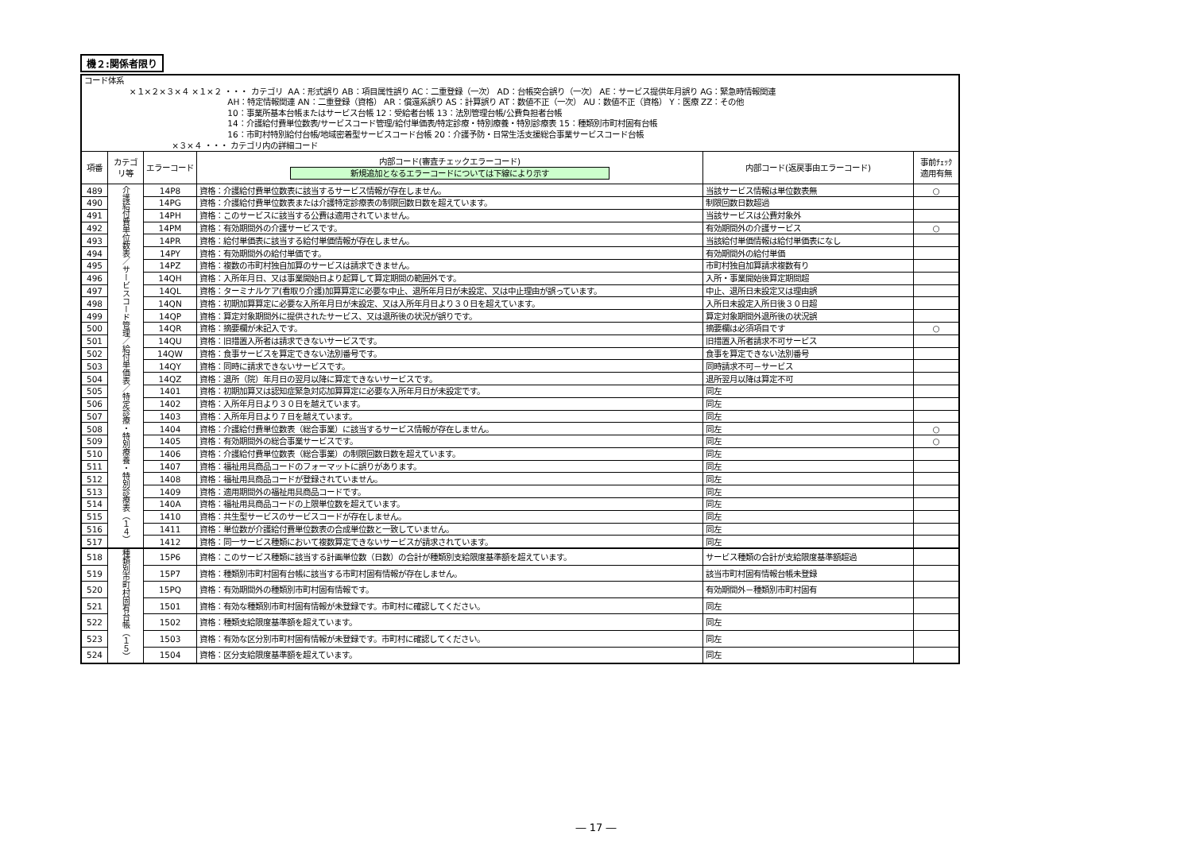機２:関係者限り
| コード体系 ×１×２×３×４ ×１×２ ・・・ カテゴリ AA：形式誤り AB：項目属性誤り AC：二重登録（一次） AD：台帳突合誤り（一次） AE：サービス提供年月誤り AG：緊急時情報関連 AH：特定情報関連 AN：二重登録（資格） AR：償還系誤り AS：計算誤り AT：数値不正（一次） AU：数値不正（資格） Y：医療 ZZ：その他 10：事業所基本台帳またはサービス台帳 12：受給者台帳 13：法別管理台帳/公費負担者台帳 14：介護給付費単位数表/サービスコード管理/給付単価表/特定診療・特別療養・特別診療表 15：種類別市町村固有台帳 16：市町村特別給付台帳/地域密着型サービスコード台帳 20：介護予防・日常生活支援総合事業サービスコード台帳 ×３×４ ・・・ カテゴリ内の詳細コード | | | | | |
| 項番 | カテゴ リ等 | エラーコード | 内部コード(審査チェックエラーコード) 新規追加となるエラーコードについては下線により示す | 内部コード(返戻事由エラーコード) | 事前ﾁｪｯｸ 適用有無 |
| 489 | 介護給付費単位数表／サービスコード管理／給付単価表／特定診療・特別療養・特別診療表（１４） | 14P8 | 資格：介護給付費単位数表に該当するサービス情報が存在しません。 | 当該サービス情報は単位数表無 | ○ |
| 490 | | 14PG | 資格：介護給付費単位数表または介護特定診療表の制限回数日数を超えています。 | 制限回数日数超過 | |
| 491 | | 14PH | 資格：このサービスに該当する公費は適用されていません。 | 当該サービスは公費対象外 | |
| 492 | | 14PM | 資格：有効期間外の介護サービスです。 | 有効期間外の介護サービス | ○ |
| 493 | | 14PR | 資格：給付単価表に該当する給付単価情報が存在しません。 | 当該給付単価情報は給付単価表になし | |
| 494 | | 14PY | 資格：有効期間外の給付単価です。 | 有効期間外の給付単価 | |
| 495 | | 14PZ | 資格：複数の市町村独自加算のサービスは請求できません。 | 市町村独自加算請求複数有り | |
| 496 | | 14QH | 資格：入所年月日、又は事業開始日より起算して算定期間の範囲外です。 | 入所・事業開始後算定期間超 | |
| 497 | | 14QL | 資格：ターミナルケア(看取り介護)加算算定に必要な中止、退所年月日が未設定、又は中止理由が誤っています。 | 中止、退所日未設定又は理由誤 | |
| 498 | | 14QN | 資格：初期加算算定に必要な入所年月日が未設定、又は入所年月日より３０日を超えています。 | 入所日未設定入所日後３０日超 | |
| 499 | | 14QP | 資格：算定対象期間外に提供されたサービス、又は退所後の状況が誤りです。 | 算定対象期間外退所後の状況誤 | |
| 500 | | 14QR | 資格：摘要欄が未記入です。 | 摘要欄は必須項目です | ○ |
| 501 | | 14QU | 資格：旧措置入所者は請求できないサービスです。 | 旧措置入所者請求不可サービス | |
| 502 | | 14QW | 資格：食事サービスを算定できない法別番号です。 | 食事を算定できない法別番号 | |
| 503 | | 14QY | 資格：同時に請求できないサービスです。 | 同時請求不可－サービス | |
| 504 | | 14QZ | 資格：退所（院）年月日の翌月以降に算定できないサービスです。 | 退所翌月以降は算定不可 | |
| 505 | | 1401 | 資格：初期加算又は認知症緊急対応加算算定に必要な入所年月日が未設定です。 | 同左 | |
| 506 | | 1402 | 資格：入所年月日より３０日を越えています。 | 同左 | |
| 507 | | 1403 | 資格：入所年月日より７日を越えています。 | 同左 | |
| 508 | | 1404 | 資格：介護給付費単位数表（総合事業）に該当するサービス情報が存在しません。 | 同左 | ○ |
| 509 | | 1405 | 資格：有効期間外の総合事業サービスです。 | 同左 | ○ |
| 510 | | 1406 | 資格：介護給付費単位数表（総合事業）の制限回数日数を超えています。 | 同左 | |
| 511 | | 1407 | 資格：福祉用具商品コードのフォーマットに誤りがあります。 | 同左 | |
| 512 | | 1408 | 資格：福祉用具商品コードが登録されていません。 | 同左 | |
| 513 | | 1409 | 資格：適用期間外の福祉用具商品コードです。 | 同左 | |
| 514 | | 140A | 資格：福祉用具商品コードの上限単位数を超えています。 | 同左 | |
| 515 | | 1410 | 資格：共生型サービスのサービスコードが存在しません。 | 同左 | |
| 516 | | 1411 | 資格：単位数が介護給付費単位数表の合成単位数と一致していません。 | 同左 | |
| 517 | | 1412 | 資格：同一サービス種類において複数算定できないサービスが請求されています。 | 同左 | |
| 518 | 種類別市町村固有台帳（１５） | 15P6 | 資格：このサービス種類に該当する計画単位数（日数）の合計が種類別支給限度基準額を超えています。 | サービス種類の合計が支給限度基準額超過 | |
| 519 | | 15P7 | 資格：種類別市町村固有台帳に該当する市町村固有情報が存在しません。 | 該当市町村固有情報台帳未登録 | |
| 520 | | 15PQ | 資格：有効期間外の種類別市町村固有情報です。 | 有効期間外－種類別市町村固有 | |
| 521 | | 1501 | 資格：有効な種類別市町村固有情報が未登録です。市町村に確認してください。 | 同左 | |
| 522 | | 1502 | 資格：種類支給限度基準額を超えています。 | 同左 | |
| 523 | | 1503 | 資格：有効な区分別市町村固有情報が未登録です。市町村に確認してください。 | 同左 | |
| 524 | | 1504 | 資格：区分支給限度基準額を超えています。 | 同左 | |
― 17 ―